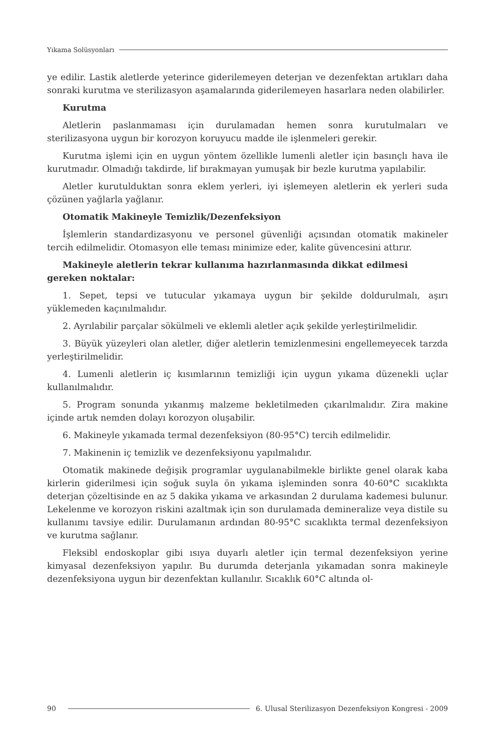Yıkama Solüsyonları
ye edilir. Lastik aletlerde yeterince giderilemeyen deterjan ve dezenfektan artıkları daha sonraki kurutma ve sterilizasyon aşamalarında giderilemeyen hasarlara neden olabilirler.
Kurutma
Aletlerin paslanmaması için durulamadan hemen sonra kurutulmaları ve sterilizasyona uygun bir korozyon koruyucu madde ile işlenmeleri gerekir.
Kurutma işlemi için en uygun yöntem özellikle lumenli aletler için basınçlı hava ile kurutmadır. Olmadığı takdirde, lif bırakmayan yumuşak bir bezle kurutma yapılabilir.
Aletler kurutulduktan sonra eklem yerleri, iyi işlemeyen aletlerin ek yerleri suda çözünen yağlarla yağlanır.
Otomatik Makineyle Temizlik/Dezenfeksiyon
İşlemlerin standardizasyonu ve personel güvenliği açısından otomatik makineler tercih edilmelidir. Otomasyon elle teması minimize eder, kalite güvencesini attırır.
Makineyle aletlerin tekrar kullanıma hazırlanmasında dikkat edilmesi gereken noktalar:
1. Sepet, tepsi ve tutucular yıkamaya uygun bir şekilde doldurulmalı, aşırı yüklemeden kaçınılmalıdır.
2. Ayrılabilir parçalar sökülmeli ve eklemli aletler açık şekilde yerleştirilmelidir.
3. Büyük yüzeyleri olan aletler, diğer aletlerin temizlenmesini engellemeyecek tarzda yerleştirilmelidir.
4. Lumenli aletlerin iç kısımlarının temizliği için uygun yıkama düzenekli uçlar kullanılmalıdır.
5. Program sonunda yıkanmış malzeme bekletilmeden çıkarılmalıdır. Zira makine içinde artık nemden dolayı korozyon oluşabilir.
6. Makineyle yıkamada termal dezenfeksiyon (80-95°C) tercih edilmelidir.
7. Makinenin iç temizlik ve dezenfeksiyonu yapılmalıdır.
Otomatik makinede değişik programlar uygulanabilmekle birlikte genel olarak kaba kirlerin giderilmesi için soğuk suyla ön yıkama işleminden sonra 40-60°C sıcaklıkta deterjan çözeltisinde en az 5 dakika yıkama ve arkasından 2 durulama kademesi bulunur. Lekelenme ve korozyon riskini azaltmak için son durulamada demineralize veya distile su kullanımı tavsiye edilir. Durulamanın ardından 80-95°C sıcaklıkta termal dezenfeksiyon ve kurutma sağlanır.
Fleksibl endoskoplar gibi ısıya duyarlı aletler için termal dezenfeksiyon yerine kimyasal dezenfeksiyon yapılır. Bu durumda deterjanla yıkamadan sonra makineyle dezenfeksiyona uygun bir dezenfektan kullanılır. Sıcaklık 60°C altında ol-
90 6. Ulusal Sterilizasyon Dezenfeksiyon Kongresi - 2009